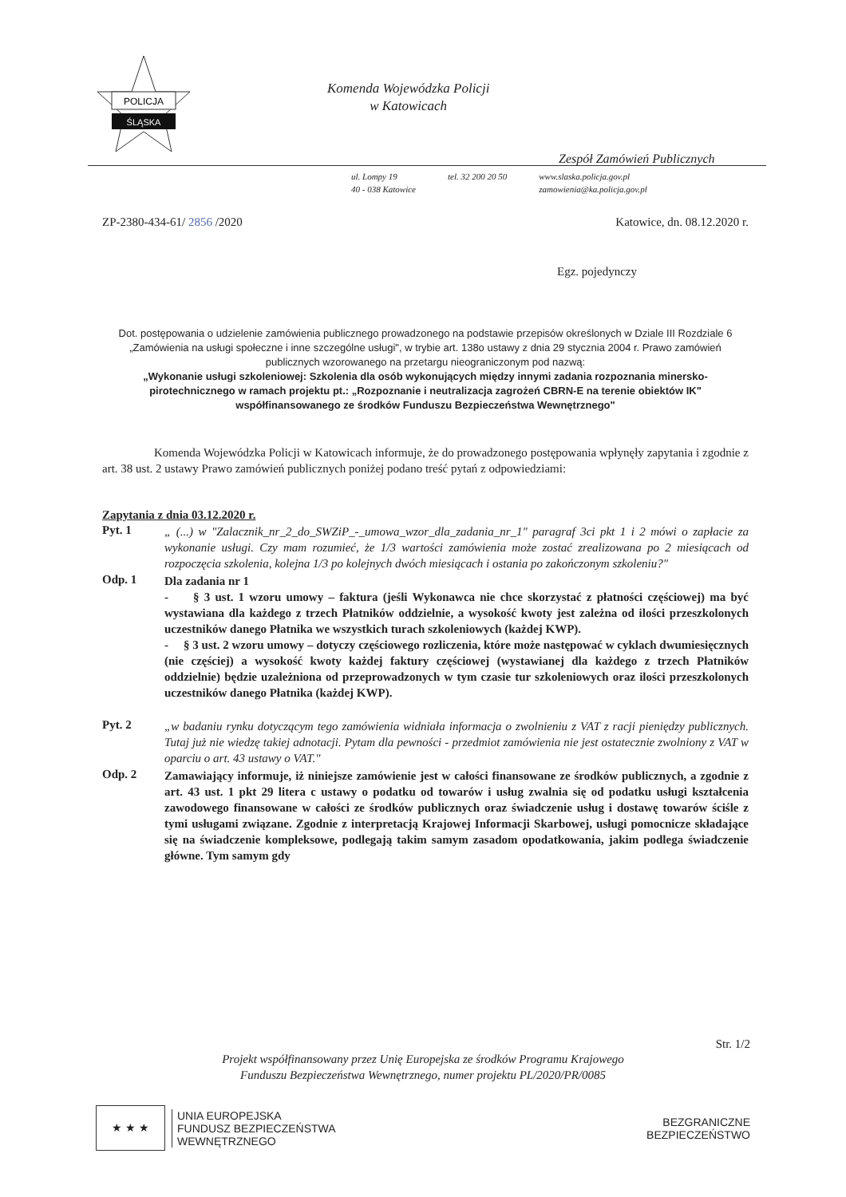POLICJA
ŚLĄSKA
Komenda Wojewódzka Policji
w Katowicach
Zespół Zamówień Publicznych
ul. Lompy 19
40 - 038 Katowice
tel. 32 200 20 50 www.slaska.policja.gov.pl
zamowienia@ka.policja.gov.pl
ZP-2380-434-61/ 2856 /2020 Katowice, dn. 08.12.2020 r.
Egz. pojedynczy
Dot. postępowania o udzielenie zamówienia publicznego prowadzonego na podstawie przepisów określonych w Dziale III Rozdziale 6 „Zamówienia na usługi społeczne i inne szczególne usługi", w trybie art. 138o ustawy z dnia 29 stycznia 2004 r. Prawo zamówień publicznych wzorowanego na przetargu nieograniczonym pod nazwą:
„Wykonanie usługi szkoleniowej: Szkolenia dla osób wykonujących między innymi zadania rozpoznania minersko-pirotechnicznego w ramach projektu pt.: „Rozpoznanie i neutralizacja zagrożeń CBRN-E na terenie obiektów IK" współfinansowanego ze środków Funduszu Bezpieczeństwa Wewnętrznego"
Komenda Wojewódzka Policji w Katowicach informuje, że do prowadzonego postępowania wpłynęły zapytania i zgodnie z art. 38 ust. 2 ustawy Prawo zamówień publicznych poniżej podano treść pytań z odpowiedziami:
Zapytania z dnia 03.12.2020 r.
Pyt. 1
„ (...) w "Zalacznik_nr_2_do_SWZiP_-_umowa_wzor_dla_zadania_nr_1" paragraf 3ci pkt 1 i 2 mówi o zapłacie za wykonanie usługi. Czy mam rozumieć, że 1/3 wartości zamówienia może zostać zrealizowana po 2 miesiącach od rozpoczęcia szkolenia, kolejna 1/3 po kolejnych dwóch miesiącach i ostania po zakończonym szkoleniu?"
Odp. 1
Dla zadania nr 1
- § 3 ust. 1 wzoru umowy – faktura (jeśli Wykonawca nie chce skorzystać z płatności częściowej) ma być wystawiana dla każdego z trzech Płatników oddzielnie, a wysokość kwoty jest zależna od ilości przeszkolonych uczestników danego Płatnika we wszystkich turach szkoleniowych (każdej KWP).
- § 3 ust. 2 wzoru umowy – dotyczy częściowego rozliczenia, które może następować w cyklach dwumiesięcznych (nie częściej) a wysokość kwoty każdej faktury częściowej (wystawianej dla każdego z trzech Płatników oddzielnie) będzie uzależniona od przeprowadzonych w tym czasie tur szkoleniowych oraz ilości przeszkolonych uczestników danego Płatnika (każdej KWP).
Pyt. 2
„w badaniu rynku dotyczącym tego zamówienia widniała informacja o zwolnieniu z VAT z racji pieniędzy publicznych. Tutaj już nie wiedzę takiej adnotacji. Pytam dla pewności - przedmiot zamówienia nie jest ostatecznie zwolniony z VAT w oparciu o art. 43 ustawy o VAT."
Odp. 2
Zamawiający informuje, iż niniejsze zamówienie jest w całości finansowane ze środków publicznych, a zgodnie z art. 43 ust. 1 pkt 29 litera c ustawy o podatku od towarów i usług zwalnia się od podatku usługi kształcenia zawodowego finansowane w całości ze środków publicznych oraz świadczenie usług i dostawę towarów ściśle z tymi usługami związane. Zgodnie z interpretacją Krajowej Informacji Skarbowej, usługi pomocnicze składające się na świadczenie kompleksowe, podlegają takim samym zasadom opodatkowania, jakim podlega świadczenie główne. Tym samym gdy
Str. 1/2
Projekt współfinansowany przez Unię Europejska ze środków Programu Krajowego
Funduszu Bezpieczeństwa Wewnętrznego, numer projektu PL/2020/PR/0085
★ ★ ★
UNIA EUROPEJSKA
FUNDUSZ BEZPIECZEŃSTWA
WEWNĘTRZNEGO
BEZGRANICZNE
BEZPIECZEŃSTWO